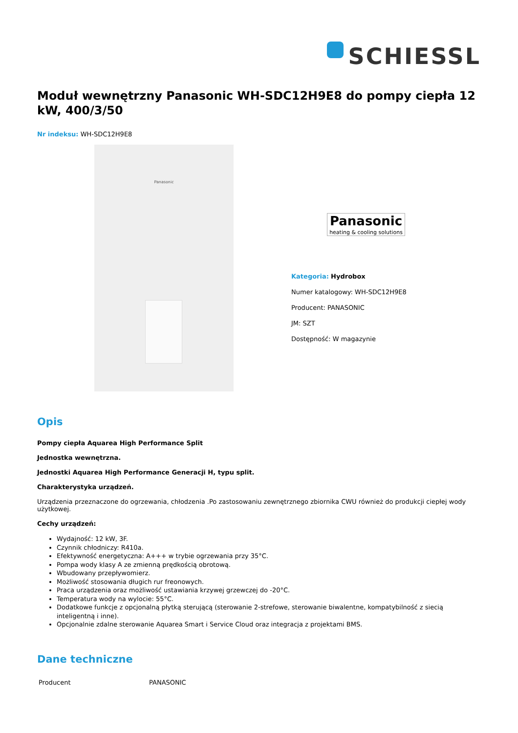SCHIESSL
Moduł wewnętrzny Panasonic WH-SDC12H9E8 do pompy ciepła 12 kW, 400/3/50
Nr indeksu: WH-SDC12H9E8
Panasonic
Panasonic
heating & cooling solutions
Kategoria: Hydrobox
Numer katalogowy: WH-SDC12H9E8
Producent: PANASONIC
JM: SZT
Dostępność: W magazynie
Opis
Pompy ciepła Aquarea High Performance Split
Jednostka wewnętrzna.
Jednostki Aquarea High Performance Generacji H, typu split.
Charakterystyka urządzeń.
Urządzenia przeznaczone do ogrzewania, chłodzenia .Po zastosowaniu zewnętrznego zbiornika CWU również do produkcji ciepłej wody użytkowej.
Cechy urządzeń:
Wydajność: 12 kW, 3F.
Czynnik chłodniczy: R410a.
Efektywność energetyczna: A+++ w trybie ogrzewania przy 35°C.
Pompa wody klasy A ze zmienną prędkością obrotową.
Wbudowany przepływomierz.
Możliwość stosowania długich rur freonowych.
Praca urządzenia oraz możliwość ustawiania krzywej grzewczej do -20°C.
Temperatura wody na wylocie: 55°C.
Dodatkowe funkcje z opcjonalną płytką sterującą (sterowanie 2-strefowe, sterowanie biwalentne, kompatybilność z siecią inteligentną i inne).
Opcjonalnie zdalne sterowanie Aquarea Smart i Service Cloud oraz integracja z projektami BMS.
Dane techniczne
| Producent | PANASONIC |